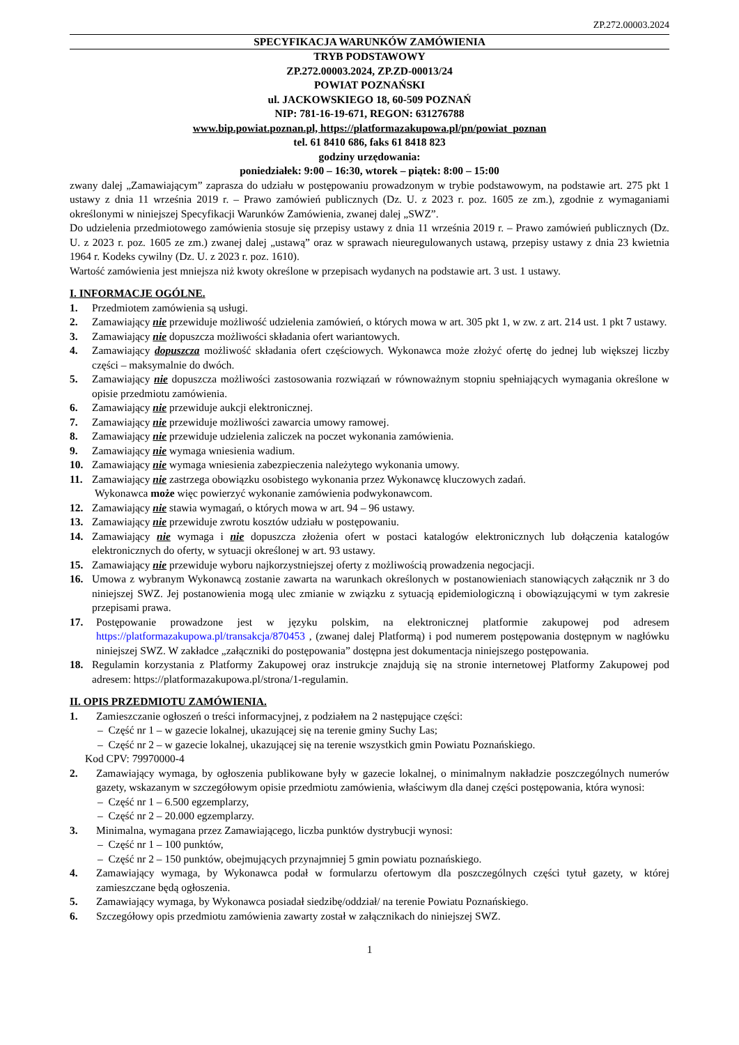ZP.272.00003.2024
SPECYFIKACJA WARUNKÓW ZAMÓWIENIA
TRYB PODSTAWOWY
ZP.272.00003.2024, ZP.ZD-00013/24
POWIAT POZNAŃSKI
ul. JACKOWSKIEGO 18, 60-509 POZNAŃ
NIP: 781-16-19-671, REGON: 631276788
www.bip.powiat.poznan.pl, https://platformazakupowa.pl/pn/powiat_poznan
tel. 61 8410 686, faks 61 8418 823
godziny urzędowania:
poniedziałek: 9:00 – 16:30, wtorek – piątek: 8:00 – 15:00
zwany dalej „Zamawiającym” zaprasza do udziału w postępowaniu prowadzonym w trybie podstawowym, na podstawie art. 275 pkt 1 ustawy z dnia 11 września 2019 r. – Prawo zamówień publicznych (Dz. U. z 2023 r. poz. 1605 ze zm.), zgodnie z wymaganiami określonymi w niniejszej Specyfikacji Warunków Zamówienia, zwanej dalej „SWZ”.
Do udzielenia przedmiotowego zamówienia stosuje się przepisy ustawy z dnia 11 września 2019 r. – Prawo zamówień publicznych (Dz. U. z 2023 r. poz. 1605 ze zm.) zwanej dalej „ustawą” oraz w sprawach nieuregulowanych ustawą, przepisy ustawy z dnia 23 kwietnia 1964 r. Kodeks cywilny (Dz. U. z 2023 r. poz. 1610).
Wartość zamówienia jest mniejsza niż kwoty określone w przepisach wydanych na podstawie art. 3 ust. 1 ustawy.
I. INFORMACJE OGÓLNE.
1. Przedmiotem zamówienia są usługi.
2. Zamawiający nie przewiduje możliwość udzielenia zamówień, o których mowa w art. 305 pkt 1, w zw. z art. 214 ust. 1 pkt 7 ustawy.
3. Zamawiający nie dopuszcza możliwości składania ofert wariantowych.
4. Zamawiający dopuszcza możliwość składania ofert częściowych. Wykonawca może złożyć ofertę do jednej lub większej liczby części – maksymalnie do dwóch.
5. Zamawiający nie dopuszcza możliwości zastosowania rozwiązań w równoważnym stopniu spełniających wymagania określone w opisie przedmiotu zamówienia.
6. Zamawiający nie przewiduje aukcji elektronicznej.
7. Zamawiający nie przewiduje możliwości zawarcia umowy ramowej.
8. Zamawiający nie przewiduje udzielenia zaliczek na poczet wykonania zamówienia.
9. Zamawiający nie wymaga wniesienia wadium.
10. Zamawiający nie wymaga wniesienia zabezpieczenia należytego wykonania umowy.
11. Zamawiający nie zastrzega obowiązku osobistego wykonania przez Wykonawcę kluczowych zadań.
Wykonawca może więc powierzyć wykonanie zamówienia podwykonawcom.
12. Zamawiający nie stawia wymagań, o których mowa w art. 94 – 96 ustawy.
13. Zamawiający nie przewiduje zwrotu kosztów udziału w postępowaniu.
14. Zamawiający nie wymaga i nie dopuszcza złożenia ofert w postaci katalogów elektronicznych lub dołączenia katalogów elektronicznych do oferty, w sytuacji określonej w art. 93 ustawy.
15. Zamawiający nie przewiduje wyboru najkorzystniejszej oferty z możliwością prowadzenia negocjacji.
16. Umowa z wybranym Wykonawcą zostanie zawarta na warunkach określonych w postanowieniach stanowiących załącznik nr 3 do niniejszej SWZ. Jej postanowienia mogą ulec zmianie w związku z sytuacją epidemiologiczną i obowiązującymi w tym zakresie przepisami prawa.
17. Postępowanie prowadzone jest w języku polskim, na elektronicznej platformie zakupowej pod adresem https://platformazakupowa.pl/transakcja/870453 , (zwanej dalej Platformą) i pod numerem postępowania dostępnym w nagłówku niniejszej SWZ. W zakładce „załączniki do postępowania” dostępna jest dokumentacja niniejszego postępowania.
18. Regulamin korzystania z Platformy Zakupowej oraz instrukcje znajdują się na stronie internetowej Platformy Zakupowej pod adresem: https://platformazakupowa.pl/strona/1-regulamin.
II. OPIS PRZEDMIOTU ZAMÓWIENIA.
1. Zamieszczanie ogłoszeń o treści informacyjnej, z podziałem na 2 następujące części:
– Część nr 1 – w gazecie lokalnej, ukazującej się na terenie gminy Suchy Las;
– Część nr 2 – w gazecie lokalnej, ukazującej się na terenie wszystkich gmin Powiatu Poznańskiego.
Kod CPV: 79970000-4
2. Zamawiający wymaga, by ogłoszenia publikowane były w gazecie lokalnej, o minimalnym nakładzie poszczególnych numerów gazety, wskazanym w szczegółowym opisie przedmiotu zamówienia, właściwym dla danej części postępowania, która wynosi:
– Część nr 1 – 6.500 egzemplarzy,
– Część nr 2 – 20.000 egzemplarzy.
3. Minimalna, wymagana przez Zamawiającego, liczba punktów dystrybucji wynosi:
– Część nr 1 – 100 punktów,
– Część nr 2 – 150 punktów, obejmujących przynajmniej 5 gmin powiatu poznańskiego.
4. Zamawiający wymaga, by Wykonawca podał w formularzu ofertowym dla poszczególnych części tytuł gazety, w której zamieszczane będą ogłoszenia.
5. Zamawiający wymaga, by Wykonawca posiadał siedzibę/oddział/ na terenie Powiatu Poznańskiego.
6. Szczegółowy opis przedmiotu zamówienia zawarty został w załącznikach do niniejszej SWZ.
1